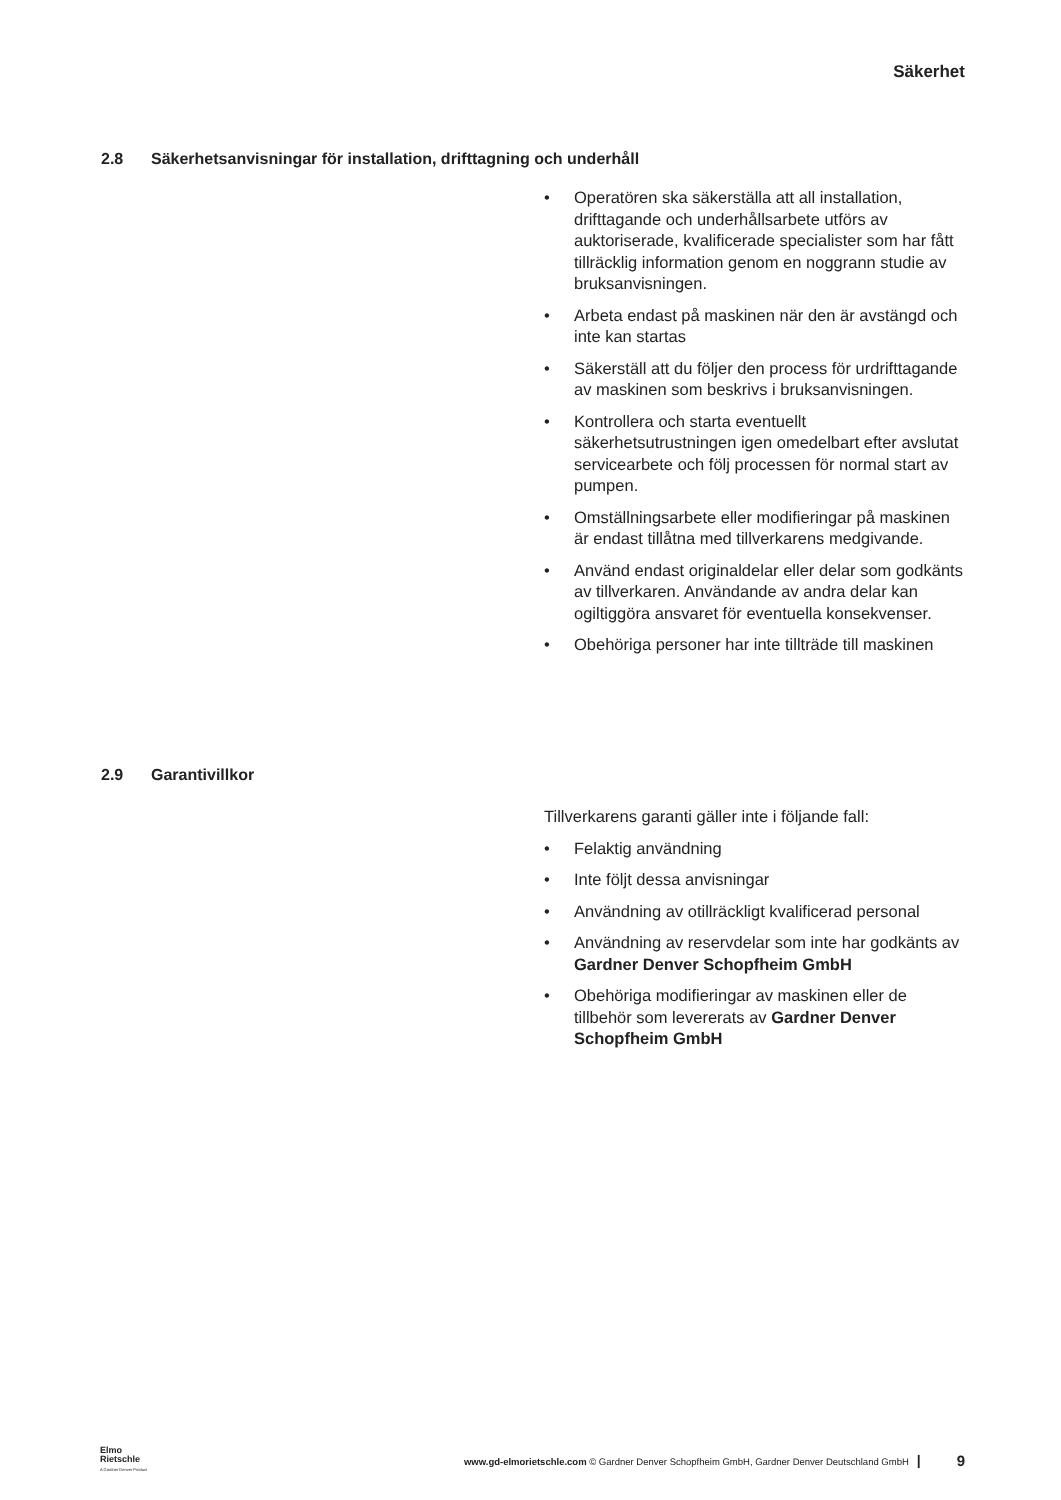Säkerhet
2.8 Säkerhetsanvisningar för installation, drifttagning och underhåll
• Operatören ska säkerställa att all installation, drifttagande och underhållsarbete utförs av auktoriserade, kvalificerade specialister som har fått tillräcklig information genom en noggrann studie av bruksanvisningen.
• Arbeta endast på maskinen när den är avstängd och inte kan startas
• Säkerställ att du följer den process för urdrifttagande av maskinen som beskrivs i bruksanvisningen.
• Kontrollera och starta eventuellt säkerhetsutrustningen igen omedelbart efter avslutat servicearbete och följ processen för normal start av pumpen.
• Omställningsarbete eller modifieringar på maskinen är endast tillåtna med tillverkarens medgivande.
• Använd endast originaldelar eller delar som godkänts av tillverkaren. Användande av andra delar kan ogiltiggöra ansvaret för eventuella konsekvenser.
• Obehöriga personer har inte tillträde till maskinen
2.9 Garantivillkor
Tillverkarens garanti gäller inte i följande fall:
• Felaktig användning
• Inte följt dessa anvisningar
• Användning av otillräckligt kvalificerad personal
• Användning av reservdelar som inte har godkänts av Gardner Denver Schopfheim GmbH
• Obehöriga modifieringar av maskinen eller de tillbehör som levererats av Gardner Denver Schopfheim GmbH
Elmo
Rietschle
A Gardner Denver Product
www.gd-elmorietschle.com © Gardner Denver Schopfheim GmbH, Gardner Denver Deutschland GmbH |
9